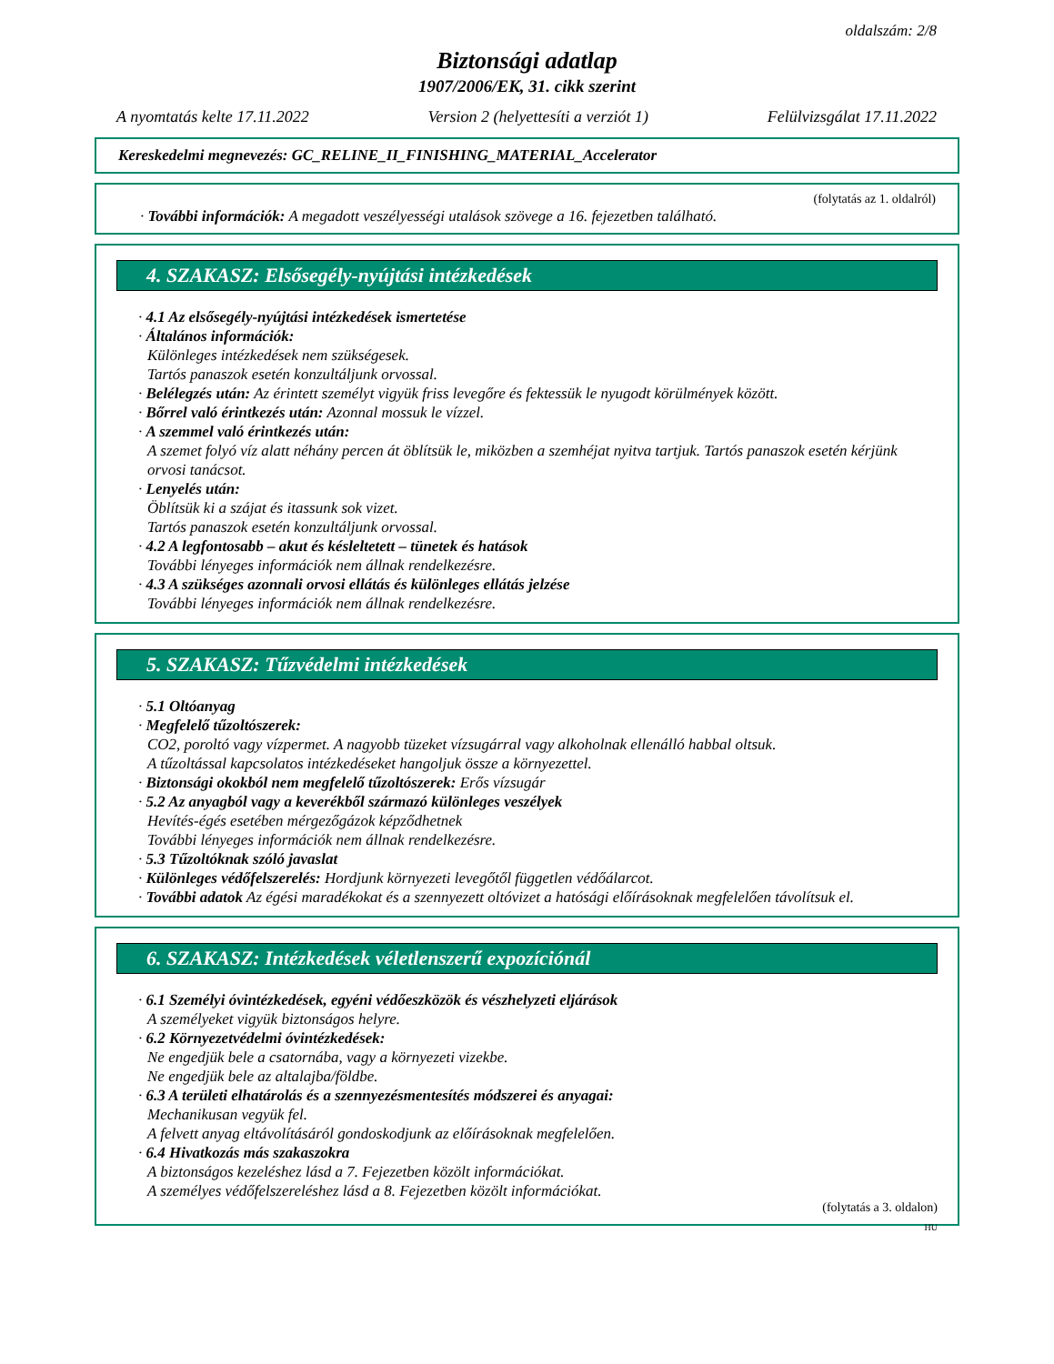oldalszám: 2/8
Biztonsági adatlap
1907/2006/EK, 31. cikk szerint
A nyomtatás kelte 17.11.2022 Version 2 (helyettesíti a verziót 1) Felülvizsgálat 17.11.2022
Kereskedelmi megnevezés: GC_RELINE_II_FINISHING_MATERIAL_Accelerator
(folytatás az 1. oldalról)
· További információk: A megadott veszélyességi utalások szövege a 16. fejezetben található.
4. SZAKASZ: Elsősegély-nyújtási intézkedések
· 4.1 Az elsősegély-nyújtási intézkedések ismertetése
· Általános információk:
Különleges intézkedések nem szükségesek.
Tartós panaszok esetén konzultáljunk orvossal.
· Belélegzés után: Az érintett személyt vigyük friss levegőre és fektessük le nyugodt körülmények között.
· Bőrrel való érintkezés után: Azonnal mossuk le vízzel.
· A szemmel való érintkezés után:
A szemet folyó víz alatt néhány percen át öblítsük le, miközben a szemhéjat nyitva tartjuk. Tartós panaszok esetén kérjünk orvosi tanácsot.
· Lenyelés után:
Öblítsük ki a szájat és itassunk sok vizet.
Tartós panaszok esetén konzultáljunk orvossal.
· 4.2 A legfontosabb – akut és késleltetett – tünetek és hatások
További lényeges információk nem állnak rendelkezésre.
· 4.3 A szükséges azonnali orvosi ellátás és különleges ellátás jelzése
További lényeges információk nem állnak rendelkezésre.
5. SZAKASZ: Tűzvédelmi intézkedések
· 5.1 Oltóanyag
· Megfelelő tűzoltószerek:
CO2, poroltó vagy vízpermet. A nagyobb tüzeket vízsugárral vagy alkoholnak ellenálló habbal oltsuk.
A tűzoltással kapcsolatos intézkedéseket hangoljuk össze a környezettel.
· Biztonsági okokból nem megfelelő tűzoltószerek: Erős vízsugár
· 5.2 Az anyagból vagy a keverékből származó különleges veszélyek
Hevítés-égés esetében mérgezőgázok képződhetnek
További lényeges információk nem állnak rendelkezésre.
· 5.3 Tűzoltóknak szóló javaslat
· Különleges védőfelszerelés: Hordjunk környezeti levegőtől független védőálarcot.
· További adatok Az égési maradékokat és a szennyezett oltóvizet a hatósági előírásoknak megfelelően távolítsuk el.
6. SZAKASZ: Intézkedések véletlenszerű expozíciónál
· 6.1 Személyi óvintézkedések, egyéni védőeszközök és vészhelyzeti eljárások
A személyeket vigyük biztonságos helyre.
· 6.2 Környezetvédelmi óvintézkedések:
Ne engedjük bele a csatornába, vagy a környezeti vizekbe.
Ne engedjük bele az altalajba/földbe.
· 6.3 A területi elhatárolás és a szennyezésmentesítés módszerei és anyagai:
Mechanikusan vegyük fel.
A felvett anyag eltávolításáról gondoskodjunk az előírásoknak megfelelően.
· 6.4 Hivatkozás más szakaszokra
A biztonságos kezeléshez lásd a 7. Fejezetben közölt információkat.
A személyes védőfelszereléshez lásd a 8. Fejezetben közölt információkat.
(folytatás a 3. oldalon)
HU